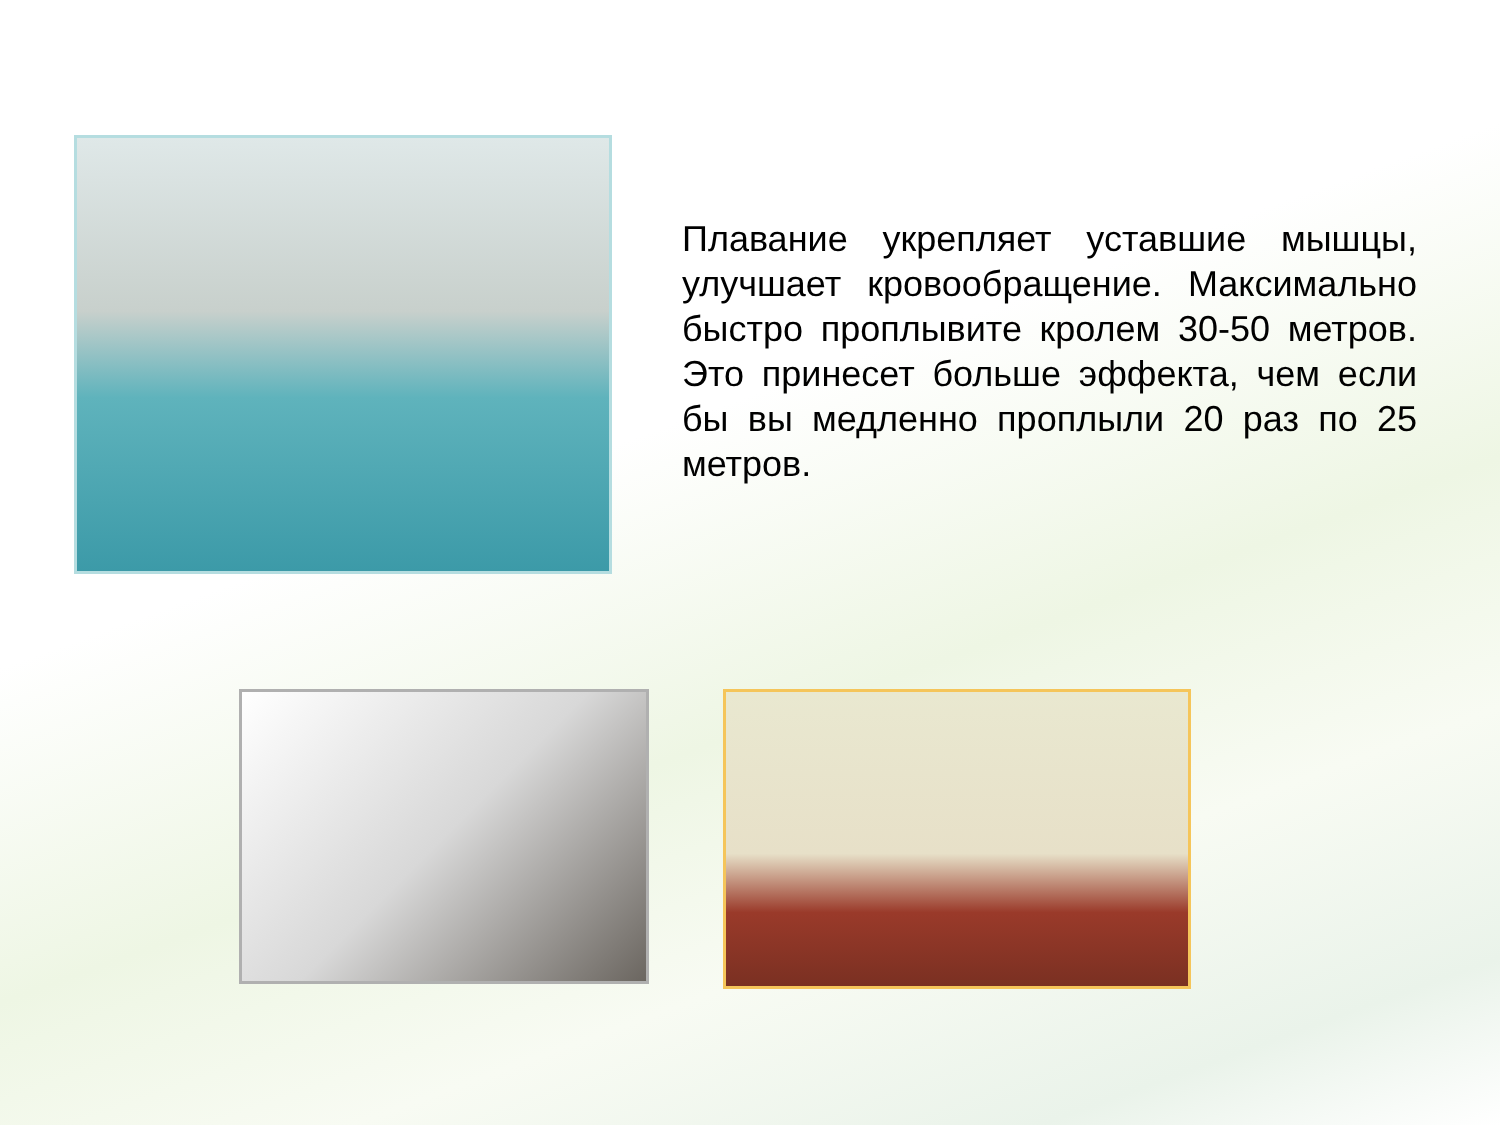Плавание укрепляет уставшие мышцы, улучшает кровообращение. Максимально быстро проплывите кролем 30-50 метров. Это принесет больше эффекта, чем если бы вы медленно проплыли 20 раз по 25 метров.